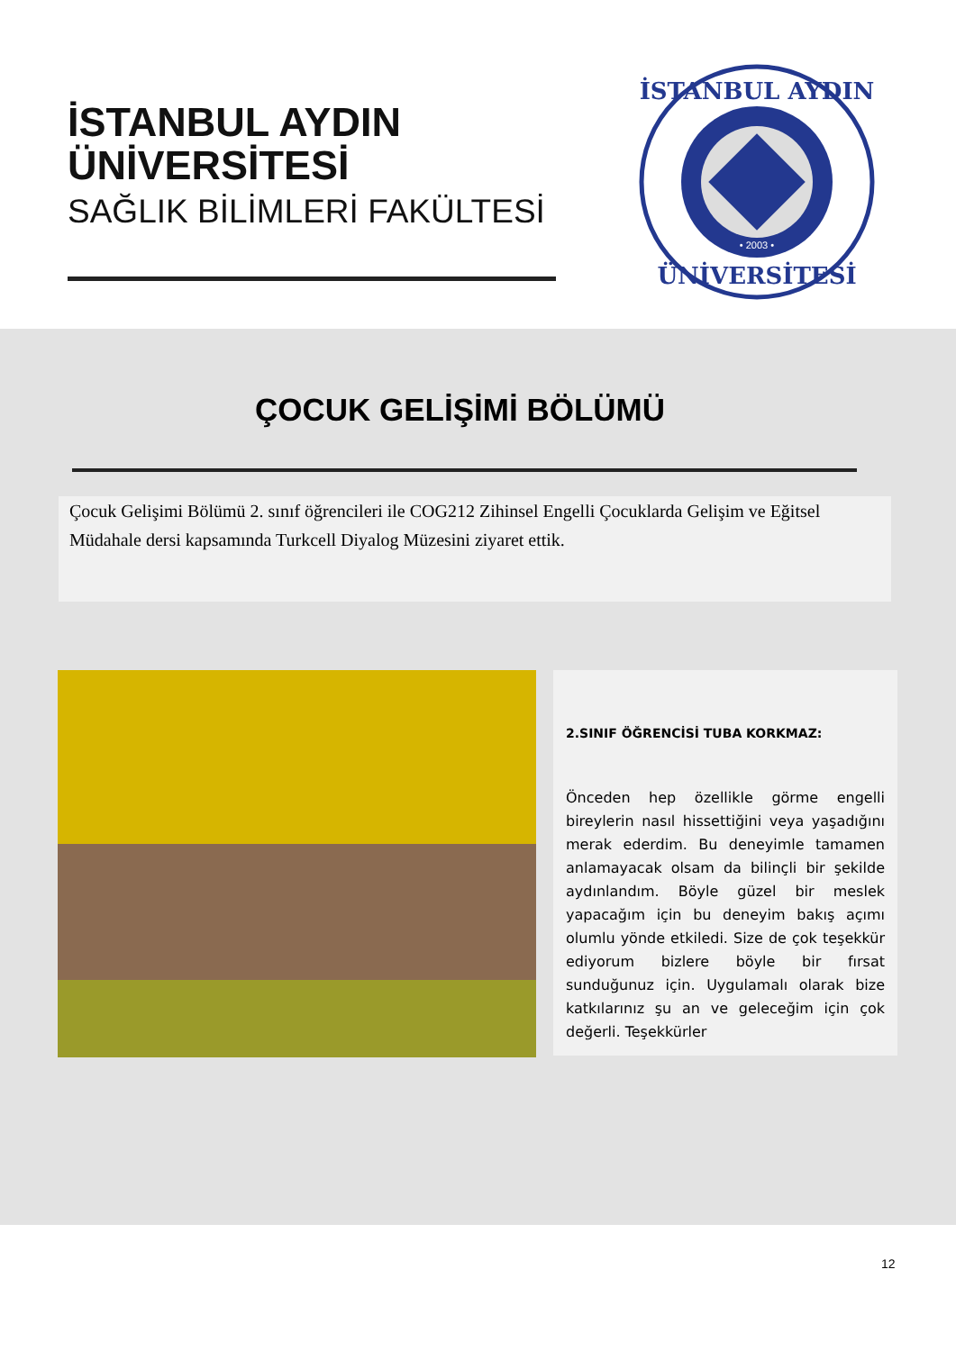İSTANBUL AYDIN
ÜNİVERSİTESİ
SAĞLIK BİLİMLERİ FAKÜLTESİ
İSTANBUL AYDIN
ÜNİVERSİTESİ
• 2003 •
ÇOCUK GELİŞİMİ BÖLÜMÜ
Çocuk Gelişimi Bölümü 2. sınıf öğrencileri ile COG212 Zihinsel Engelli Çocuklarda Gelişim ve Eğitsel Müdahale dersi kapsamında Turkcell Diyalog Müzesini ziyaret ettik.
2.SINIF ÖĞRENCİSİ TUBA KORKMAZ:
Önceden hep özellikle görme engelli bireylerin nasıl hissettiğini veya yaşadığını merak ederdim. Bu deneyimle tamamen anlamayacak olsam da bilinçli bir şekilde aydınlandım. Böyle güzel bir meslek yapacağım için bu deneyim bakış açımı olumlu yönde etkiledi. Size de çok teşekkür ediyorum bizlere böyle bir fırsat sunduğunuz için. Uygulamalı olarak bize katkılarınız şu an ve geleceğim için çok değerli. Teşekkürler
12